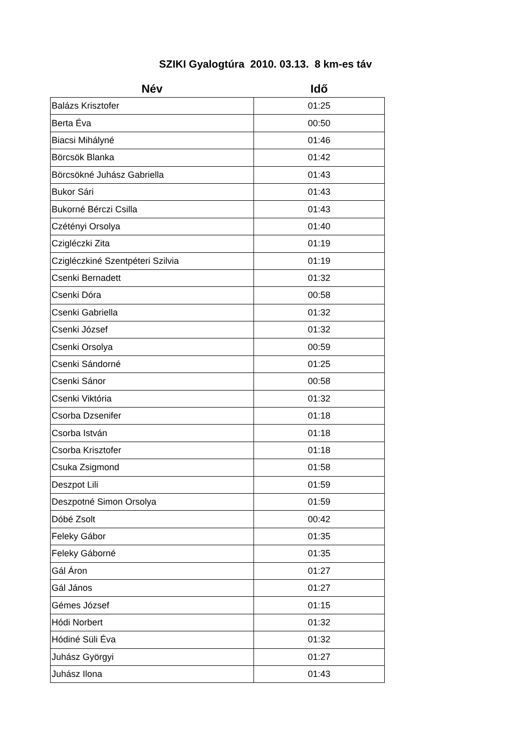SZIKI Gyalogtúra 2010. 03.13. 8 km-es táv
| Név | Idő |
| --- | --- |
| Balázs Krisztofer | 01:25 |
| Berta Éva | 00:50 |
| Biacsi Mihályné | 01:46 |
| Börcsök Blanka | 01:42 |
| Börcsökné Juhász Gabriella | 01:43 |
| Bukor Sári | 01:43 |
| Bukorné Bérczi Csilla | 01:43 |
| Czétényi Orsolya | 01:40 |
| Czigléczki Zita | 01:19 |
| Czigléczkiné Szentpéteri Szilvia | 01:19 |
| Csenki Bernadett | 01:32 |
| Csenki Dóra | 00:58 |
| Csenki Gabriella | 01:32 |
| Csenki József | 01:32 |
| Csenki Orsolya | 00:59 |
| Csenki Sándorné | 01:25 |
| Csenki Sánor | 00:58 |
| Csenki Viktória | 01:32 |
| Csorba Dzsenifer | 01:18 |
| Csorba István | 01:18 |
| Csorba Krisztofer | 01:18 |
| Csuka Zsigmond | 01:58 |
| Deszpot Lili | 01:59 |
| Deszpotné Simon Orsolya | 01:59 |
| Dóbé Zsolt | 00:42 |
| Feleky Gábor | 01:35 |
| Feleky Gáborné | 01:35 |
| Gál Áron | 01:27 |
| Gál János | 01:27 |
| Gémes József | 01:15 |
| Hódi Norbert | 01:32 |
| Hódiné Süli Éva | 01:32 |
| Juhász Györgyi | 01:27 |
| Juhász Ilona | 01:43 |